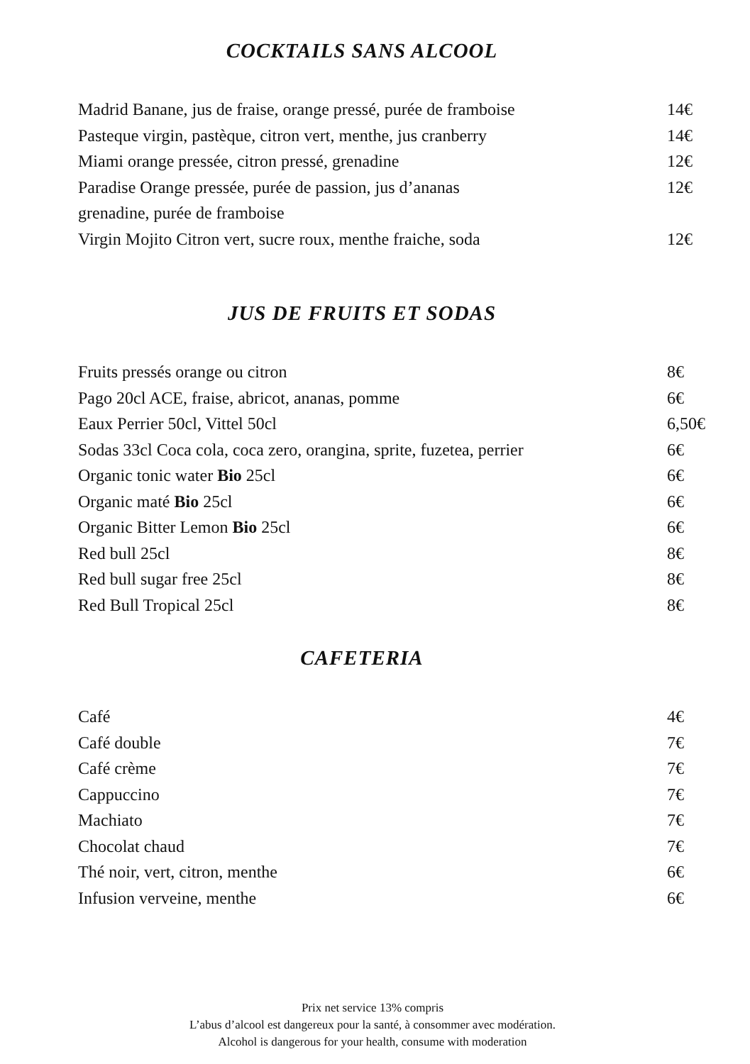COCKTAILS SANS ALCOOL
| Madrid Banane, jus de fraise, orange pressé, purée de framboise | 14€ |
| Pasteque virgin, pastèque, citron vert, menthe, jus cranberry | 14€ |
| Miami orange pressée, citron pressé, grenadine | 12€ |
| Paradise Orange pressée, purée de passion, jus d’ananas grenadine, purée de framboise | 12€ |
| Virgin Mojito Citron vert, sucre roux, menthe fraiche, soda | 12€ |
JUS DE FRUITS ET SODAS
| Fruits pressés orange ou citron | 8€ |
| Pago 20cl ACE, fraise, abricot, ananas, pomme | 6€ |
| Eaux Perrier 50cl, Vittel 50cl | 6,50€ |
| Sodas 33cl Coca cola, coca zero, orangina, sprite, fuzetea, perrier | 6€ |
| Organic tonic water Bio 25cl | 6€ |
| Organic maté Bio 25cl | 6€ |
| Organic Bitter Lemon Bio 25cl | 6€ |
| Red bull 25cl | 8€ |
| Red bull sugar free 25cl | 8€ |
| Red Bull Tropical 25cl | 8€ |
CAFETERIA
| Café | 4€ |
| Café double | 7€ |
| Café crème | 7€ |
| Cappuccino | 7€ |
| Machiato | 7€ |
| Chocolat chaud | 7€ |
| Thé noir, vert, citron, menthe | 6€ |
| Infusion verveine, menthe | 6€ |
Prix net service 13% compris
L’abus d’alcool est dangereux pour la santé, à consommer avec modération.
Alcohol is dangerous for your health, consume with moderation